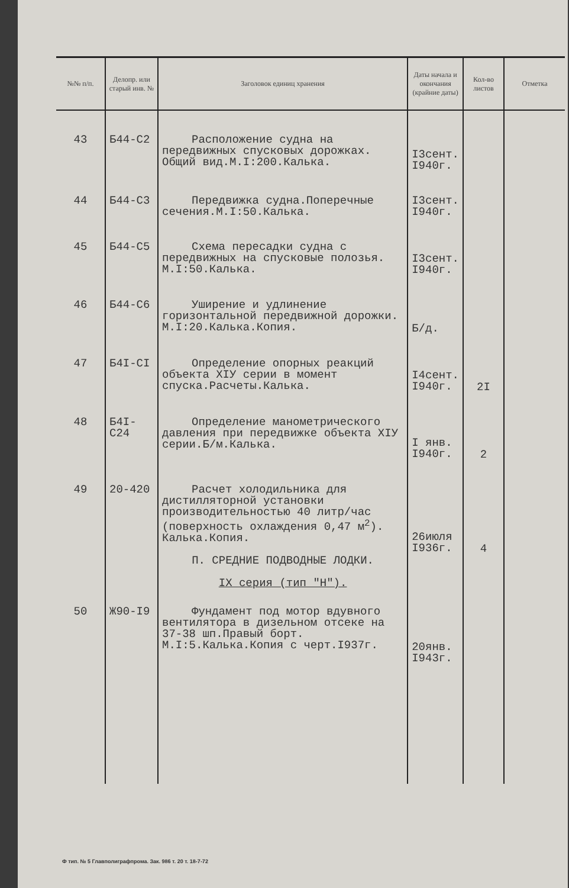| №№ п/п. | Делопр. или старый инв. № | Заголовок единиц хранения | Даты начала и окончания (крайние даты) | Кол-во листов | Отметка |
| --- | --- | --- | --- | --- | --- |
| 43 | Б44-С2 | Расположение судна на передвижных спусковых дорожках. Общий вид.М.I:200.Калька. | I3сент. I940г. | | |
| 44 | Б44-С3 | Передвижка судна.Поперечные сечения.М.I:50.Калька. | I3сент. I940г. | | |
| 45 | Б44-С5 | Схема пересадки судна с передвижных на спусковые полозья. М.I:50.Калька. | I3сент. I940г. | | |
| 46 | Б44-С6 | Уширение и удлинение горизонтальной передвижной дорожки. М.I:20.Калька.Копия. | Б/д. | | |
| 47 | Б4I-СI | Определение опорных реакций объекта XIУ серии в момент спуска.Расчеты.Калька. | I4сент. I940г. | 2I | |
| 48 | Б4I-С24 | Определение манометрического давления при передвижке объекта XIУ серии.Б/м.Калька. | I янв. I940г. | 2 | |
| 49 | 20-420 | Расчет холодильника для дистилляторной установки производительностью 40 литр/час (поверхность охлаждения 0,47 м<sup>2</sup>). Калька.Копия. П. СРЕДНИЕ ПОДВОДНЫЕ ЛОДКИ. IX серия (тип "Н"). | 26июля I936г. | 4 | |
| 50 | Ж90-I9 | Фундамент под мотор вдувного вентилятора в дизельном отсеке на 37-38 шп.Правый борт. М.I:5.Калька.Копия с черт.I937г. | 20янв. I943г. | | |
Ф тип. № 5 Главполиграфпрома. Зак. 986 т. 20 т. 18-7-72